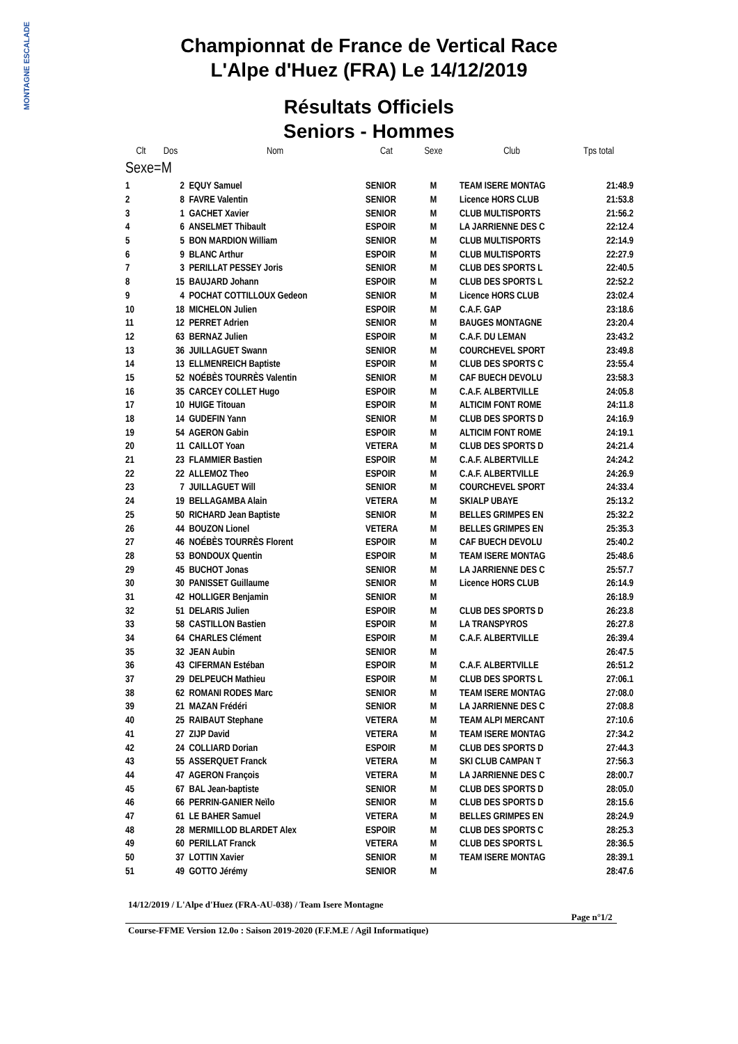MONTAGNE ESCALADE
Championnat de France de Vertical Race
L'Alpe d'Huez (FRA) Le 14/12/2019
Résultats Officiels
Seniors - Hommes
| Clt | Dos | Nom | Cat | Sexe | Club | Tps total |
| --- | --- | --- | --- | --- | --- | --- |
| Sexe=M | | | | | | |
| 1 | 2 | EQUY Samuel | SENIOR | M | TEAM ISERE MONTAG | 21:48.9 |
| 2 | 8 | FAVRE Valentin | SENIOR | M | Licence HORS CLUB | 21:53.8 |
| 3 | 1 | GACHET Xavier | SENIOR | M | CLUB MULTISPORTS | 21:56.2 |
| 4 | 6 | ANSELMET Thibault | ESPOIR | M | LA JARRIENNE DES C | 22:12.4 |
| 5 | 5 | BON MARDION William | SENIOR | M | CLUB MULTISPORTS | 22:14.9 |
| 6 | 9 | BLANC Arthur | ESPOIR | M | CLUB MULTISPORTS | 22:27.9 |
| 7 | 3 | PERILLAT PESSEY Joris | SENIOR | M | CLUB DES SPORTS L | 22:40.5 |
| 8 | 15 | BAUJARD Johann | ESPOIR | M | CLUB DES SPORTS L | 22:52.2 |
| 9 | 4 | POCHAT COTTILLOUX Gedeon | SENIOR | M | Licence HORS CLUB | 23:02.4 |
| 10 | 18 | MICHELON Julien | ESPOIR | M | C.A.F. GAP | 23:18.6 |
| 11 | 12 | PERRET Adrien | SENIOR | M | BAUGES MONTAGNE | 23:20.4 |
| 12 | 63 | BERNAZ Julien | ESPOIR | M | C.A.F. DU LEMAN | 23:43.2 |
| 13 | 36 | JUILLAGUET Swann | SENIOR | M | COURCHEVEL SPORT | 23:49.8 |
| 14 | 13 | ELLMENREICH Baptiste | ESPOIR | M | CLUB DES SPORTS C | 23:55.4 |
| 15 | 52 | NOÉBÈS TOURRÈS Valentin | SENIOR | M | CAF BUECH DEVOLU | 23:58.3 |
| 16 | 35 | CARCEY COLLET Hugo | ESPOIR | M | C.A.F. ALBERTVILLE | 24:05.8 |
| 17 | 10 | HUIGE Titouan | ESPOIR | M | ALTICIM FONT ROME | 24:11.8 |
| 18 | 14 | GUDEFIN Yann | SENIOR | M | CLUB DES SPORTS D | 24:16.9 |
| 19 | 54 | AGERON Gabin | ESPOIR | M | ALTICIM FONT ROME | 24:19.1 |
| 20 | 11 | CAILLOT Yoan | VETERA | M | CLUB DES SPORTS D | 24:21.4 |
| 21 | 23 | FLAMMIER Bastien | ESPOIR | M | C.A.F. ALBERTVILLE | 24:24.2 |
| 22 | 22 | ALLEMOZ Theo | ESPOIR | M | C.A.F. ALBERTVILLE | 24:26.9 |
| 23 | 7 | JUILLAGUET Will | SENIOR | M | COURCHEVEL SPORT | 24:33.4 |
| 24 | 19 | BELLAGAMBA Alain | VETERA | M | SKIALP UBAYE | 25:13.2 |
| 25 | 50 | RICHARD Jean Baptiste | SENIOR | M | BELLES GRIMPES EN | 25:32.2 |
| 26 | 44 | BOUZON Lionel | VETERA | M | BELLES GRIMPES EN | 25:35.3 |
| 27 | 46 | NOÉBÈS TOURRÈS Florent | ESPOIR | M | CAF BUECH DEVOLU | 25:40.2 |
| 28 | 53 | BONDOUX Quentin | ESPOIR | M | TEAM ISERE MONTAG | 25:48.6 |
| 29 | 45 | BUCHOT Jonas | SENIOR | M | LA JARRIENNE DES C | 25:57.7 |
| 30 | 30 | PANISSET Guillaume | SENIOR | M | Licence HORS CLUB | 26:14.9 |
| 31 | 42 | HOLLIGER Benjamin | SENIOR | M | | 26:18.9 |
| 32 | 51 | DELARIS Julien | ESPOIR | M | CLUB DES SPORTS D | 26:23.8 |
| 33 | 58 | CASTILLON Bastien | ESPOIR | M | LA TRANSPYROS | 26:27.8 |
| 34 | 64 | CHARLES Clément | ESPOIR | M | C.A.F. ALBERTVILLE | 26:39.4 |
| 35 | 32 | JEAN Aubin | SENIOR | M | | 26:47.5 |
| 36 | 43 | CIFERMAN Estéban | ESPOIR | M | C.A.F. ALBERTVILLE | 26:51.2 |
| 37 | 29 | DELPEUCH Mathieu | ESPOIR | M | CLUB DES SPORTS L | 27:06.1 |
| 38 | 62 | ROMANI RODES Marc | SENIOR | M | TEAM ISERE MONTAG | 27:08.0 |
| 39 | 21 | MAZAN Frédéri | SENIOR | M | LA JARRIENNE DES C | 27:08.8 |
| 40 | 25 | RAIBAUT Stephane | VETERA | M | TEAM ALPI MERCANT | 27:10.6 |
| 41 | 27 | ZIJP David | VETERA | M | TEAM ISERE MONTAG | 27:34.2 |
| 42 | 24 | COLLIARD Dorian | ESPOIR | M | CLUB DES SPORTS D | 27:44.3 |
| 43 | 55 | ASSERQUET Franck | VETERA | M | SKI CLUB CAMPAN T | 27:56.3 |
| 44 | 47 | AGERON François | VETERA | M | LA JARRIENNE DES C | 28:00.7 |
| 45 | 67 | BAL Jean-baptiste | SENIOR | M | CLUB DES SPORTS D | 28:05.0 |
| 46 | 66 | PERRIN-GANIER Neïlo | SENIOR | M | CLUB DES SPORTS D | 28:15.6 |
| 47 | 61 | LE BAHER Samuel | VETERA | M | BELLES GRIMPES EN | 28:24.9 |
| 48 | 28 | MERMILLOD BLARDET Alex | ESPOIR | M | CLUB DES SPORTS C | 28:25.3 |
| 49 | 60 | PERILLAT Franck | VETERA | M | CLUB DES SPORTS L | 28:36.5 |
| 50 | 37 | LOTTIN Xavier | SENIOR | M | TEAM ISERE MONTAG | 28:39.1 |
| 51 | 49 | GOTTO Jérémy | SENIOR | M | | 28:47.6 |
14/12/2019 / L'Alpe d'Huez (FRA-AU-038) / Team Isere Montagne
Page n°1/2
Course-FFME Version 12.0o : Saison 2019-2020 (F.F.M.E / Agil Informatique)